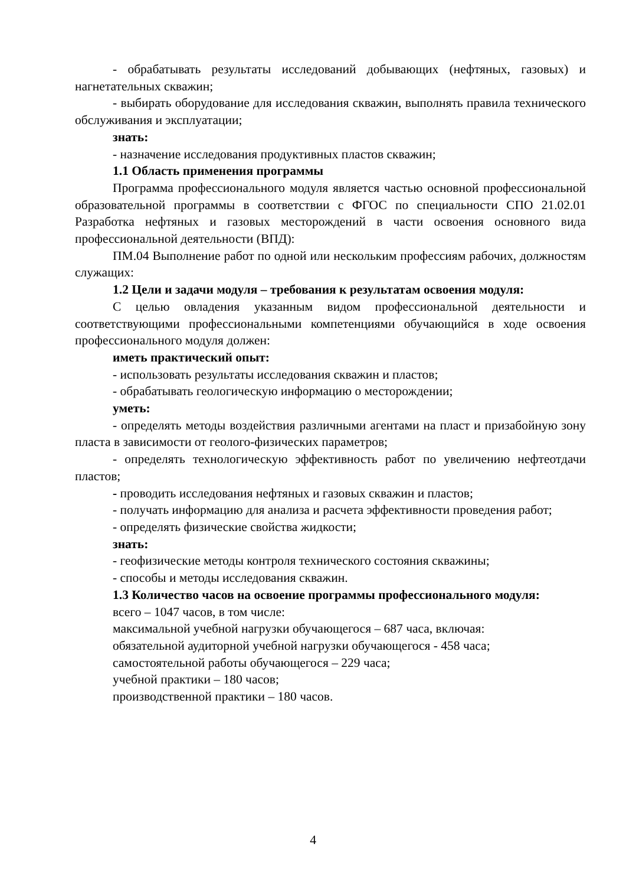- обрабатывать результаты исследований добывающих (нефтяных, газовых) и нагнетательных скважин;
- выбирать оборудование для исследования скважин, выполнять правила технического обслуживания и эксплуатации;
знать:
- назначение исследования продуктивных пластов скважин;
1.1 Область применения программы
Программа профессионального модуля является частью основной профессиональной образовательной программы в соответствии с ФГОС по специальности СПО 21.02.01 Разработка нефтяных и газовых месторождений в части освоения основного вида профессиональной деятельности (ВПД):
ПМ.04 Выполнение работ по одной или нескольким профессиям рабочих, должностям служащих:
1.2 Цели и задачи модуля – требования к результатам освоения модуля:
С целью овладения указанным видом профессиональной деятельности и соответствующими профессиональными компетенциями обучающийся в ходе освоения профессионального модуля должен:
иметь практический опыт:
- использовать результаты исследования скважин и пластов;
- обрабатывать геологическую информацию о месторождении;
уметь:
- определять методы воздействия различными агентами на пласт и призабойную зону пласта в зависимости от геолого-физических параметров;
- определять технологическую эффективность работ по увеличению нефтеотдачи пластов;
- проводить исследования нефтяных и газовых скважин и пластов;
- получать информацию для анализа и расчета эффективности проведения работ;
- определять физические свойства жидкости;
знать:
- геофизические методы контроля технического состояния скважины;
- способы и методы исследования скважин.
1.3 Количество часов на освоение программы профессионального модуля:
всего – 1047 часов, в том числе:
максимальной учебной нагрузки обучающегося – 687 часа, включая:
обязательной аудиторной учебной нагрузки обучающегося - 458 часа;
самостоятельной работы обучающегося – 229 часа;
учебной практики – 180 часов;
производственной практики – 180 часов.
4